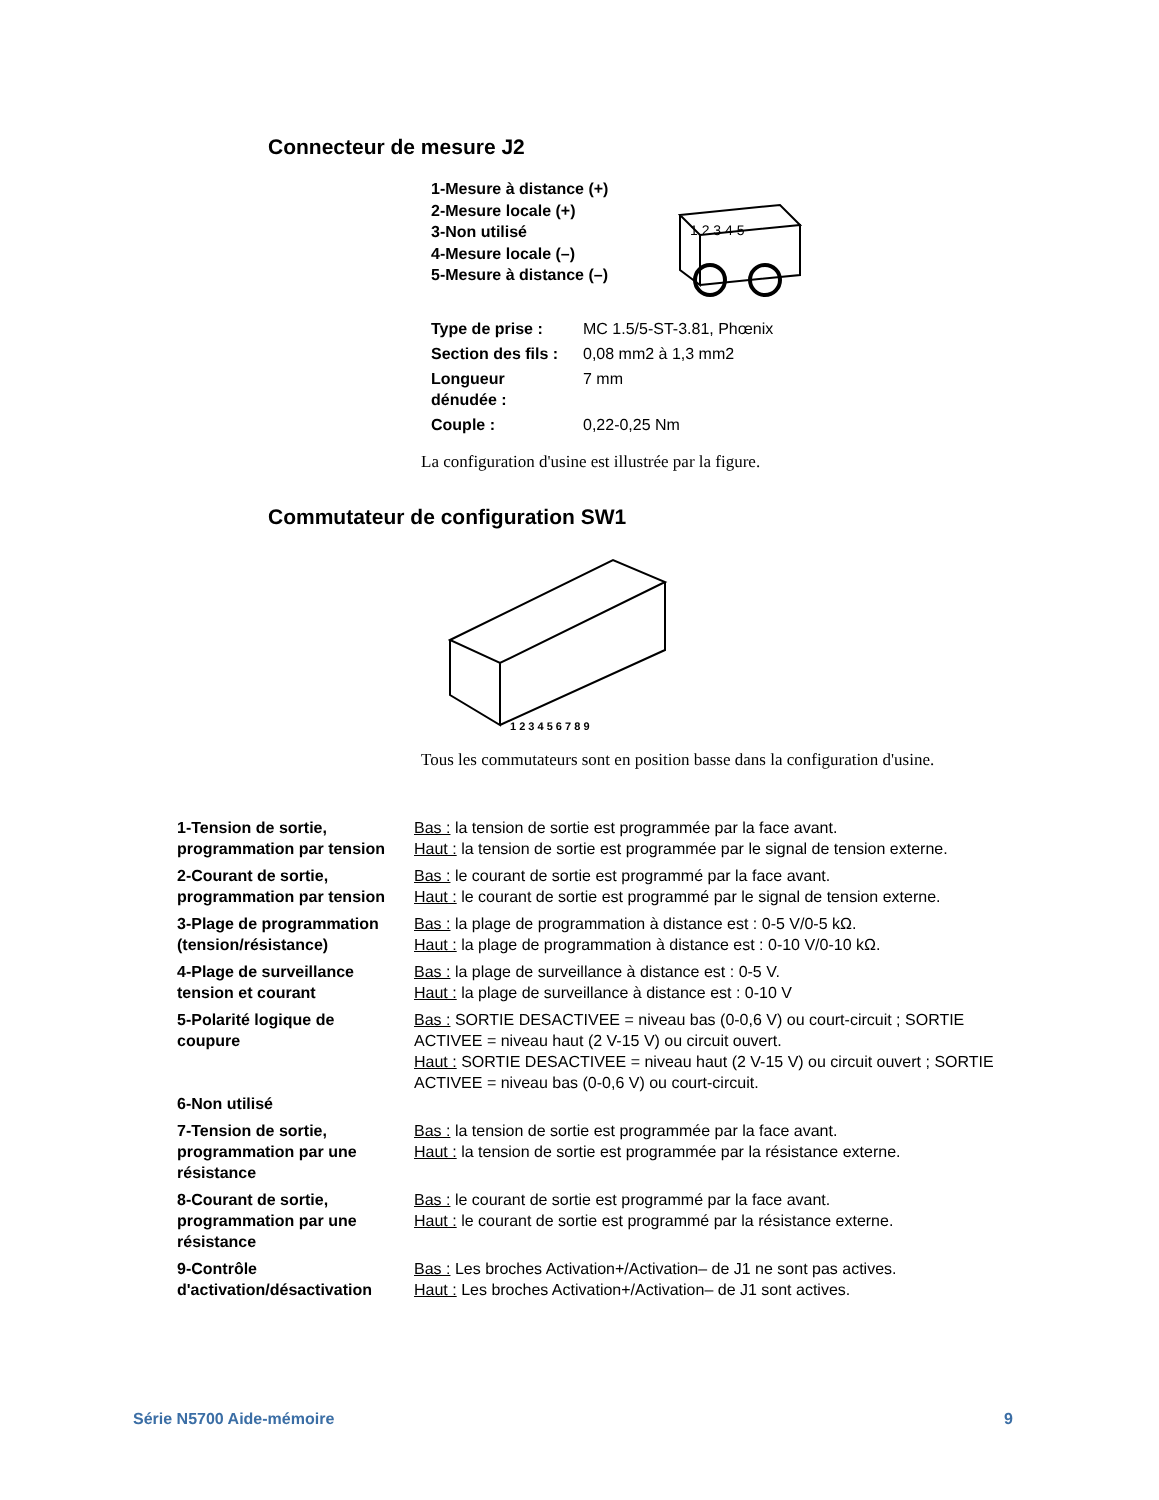Connecteur de mesure J2
1-Mesure à distance (+)
2-Mesure locale (+)
3-Non utilisé
4-Mesure locale (–)
5-Mesure à distance (–)
1 2 3 4 5
| Type de prise : | MC 1.5/5-ST-3.81, Phœnix |
| Section des fils : | 0,08 mm2 à 1,3 mm2 |
| Longueur dénudée : | 7 mm |
| Couple : | 0,22-0,25 Nm |
La configuration d'usine est illustrée par la figure.
Commutateur de configuration SW1
1 2 3 4 5 6 7 8 9
Tous les commutateurs sont en position basse dans la configuration d'usine.
| 1-Tension de sortie, programmation par tension | Bas : la tension de sortie est programmée par la face avant. Haut : la tension de sortie est programmée par le signal de tension externe. |
| 2-Courant de sortie, programmation par tension | Bas : le courant de sortie est programmé par la face avant. Haut : le courant de sortie est programmé par le signal de tension externe. |
| 3-Plage de programmation (tension/résistance) | Bas : la plage de programmation à distance est : 0-5 V/0-5 kΩ. Haut : la plage de programmation à distance est : 0-10 V/0-10 kΩ. |
| 4-Plage de surveillance tension et courant | Bas : la plage de surveillance à distance est : 0-5 V. Haut : la plage de surveillance à distance est : 0-10 V |
| 5-Polarité logique de coupure | Bas : SORTIE DESACTIVEE = niveau bas (0-0,6 V) ou court-circuit ; SORTIE ACTIVEE = niveau haut (2 V-15 V) ou circuit ouvert. Haut : SORTIE DESACTIVEE = niveau haut (2 V-15 V) ou circuit ouvert ; SORTIE ACTIVEE = niveau bas (0-0,6 V) ou court-circuit. |
| 6-Non utilisé | |
| 7-Tension de sortie, programmation par une résistance | Bas : la tension de sortie est programmée par la face avant. Haut : la tension de sortie est programmée par la résistance externe. |
| 8-Courant de sortie, programmation par une résistance | Bas : le courant de sortie est programmé par la face avant. Haut : le courant de sortie est programmé par la résistance externe. |
| 9-Contrôle d'activation/désactivation | Bas : Les broches Activation+/Activation– de J1 ne sont pas actives. Haut : Les broches Activation+/Activation– de J1 sont actives. |
Série N5700 Aide-mémoire 9